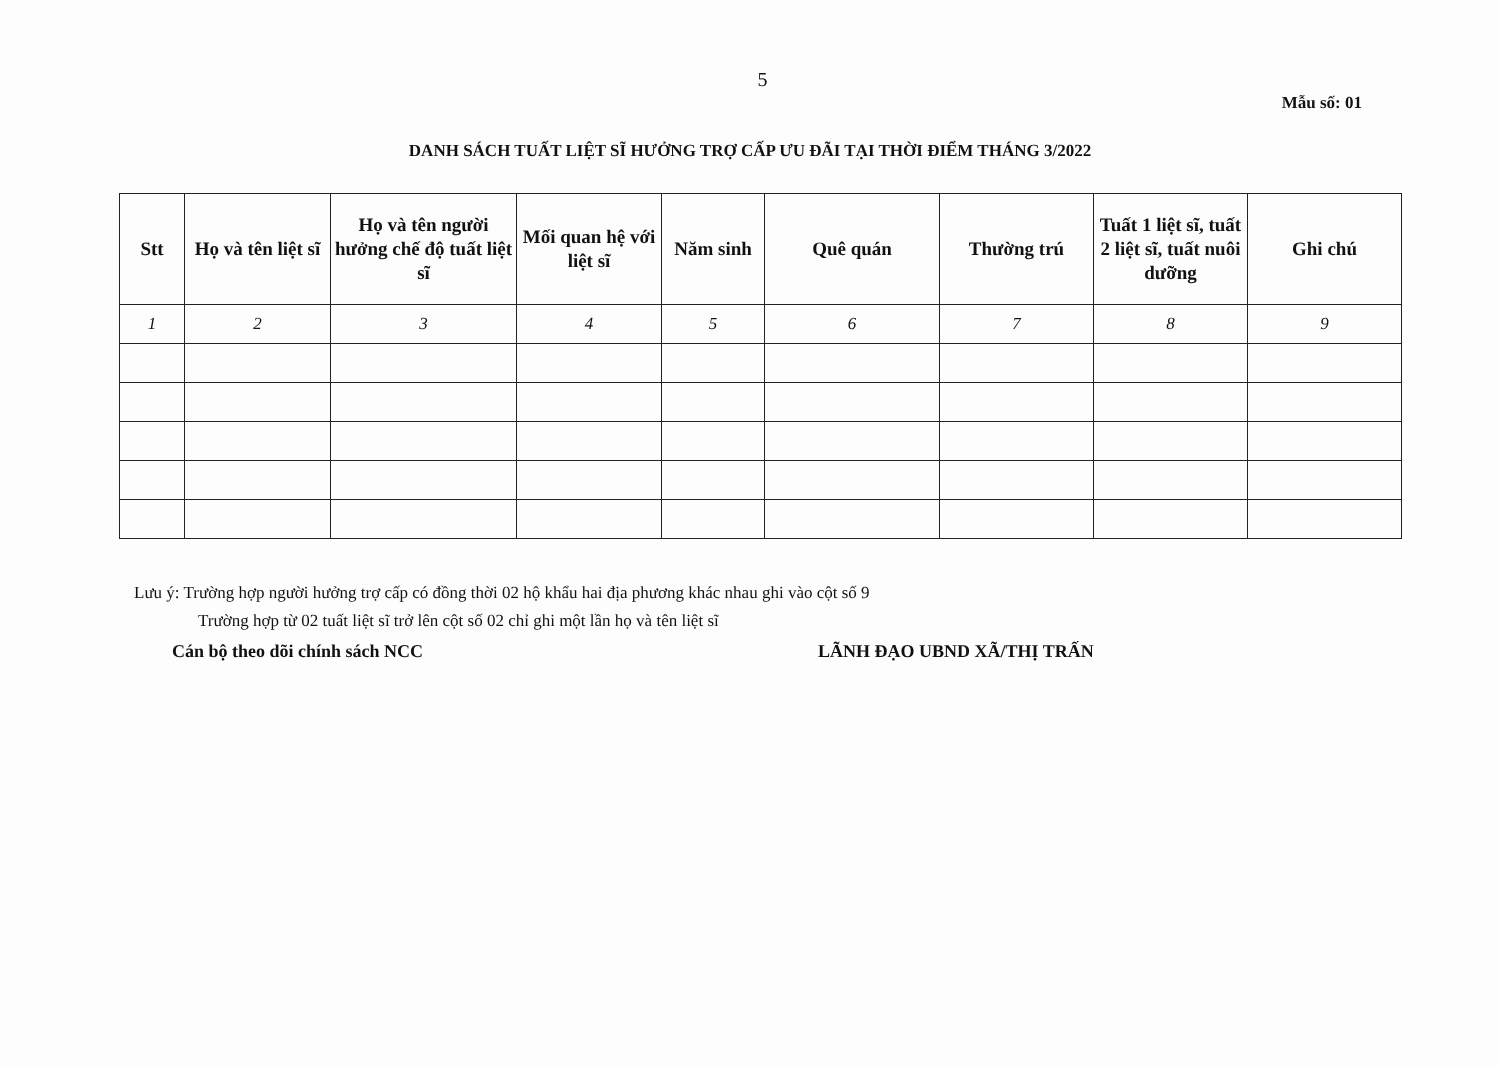5
Mẫu số: 01
DANH SÁCH TUẤT LIỆT SĨ HƯỞNG TRỢ CẤP ƯU ĐÃI TẠI THỜI ĐIỂM THÁNG 3/2022
| Stt | Họ và tên liệt sĩ | Họ và tên người hưởng chế độ tuất liệt sĩ | Mối quan hệ với liệt sĩ | Năm sinh | Quê quán | Thường trú | Tuất 1 liệt sĩ, tuất 2 liệt sĩ, tuất nuôi dưỡng | Ghi chú |
| --- | --- | --- | --- | --- | --- | --- | --- | --- |
| 1 | 2 | 3 | 4 | 5 | 6 | 7 | 8 | 9 |
Lưu ý: Trường hợp người hưởng trợ cấp có đồng thời 02 hộ khẩu hai địa phương khác nhau ghi vào cột số 9
Trường hợp từ 02 tuất liệt sĩ trở lên cột số 02 chỉ ghi một lần họ và tên liệt sĩ
Cán bộ theo dõi chính sách NCC LÃNH ĐẠO UBND XÃ/THỊ TRẤN